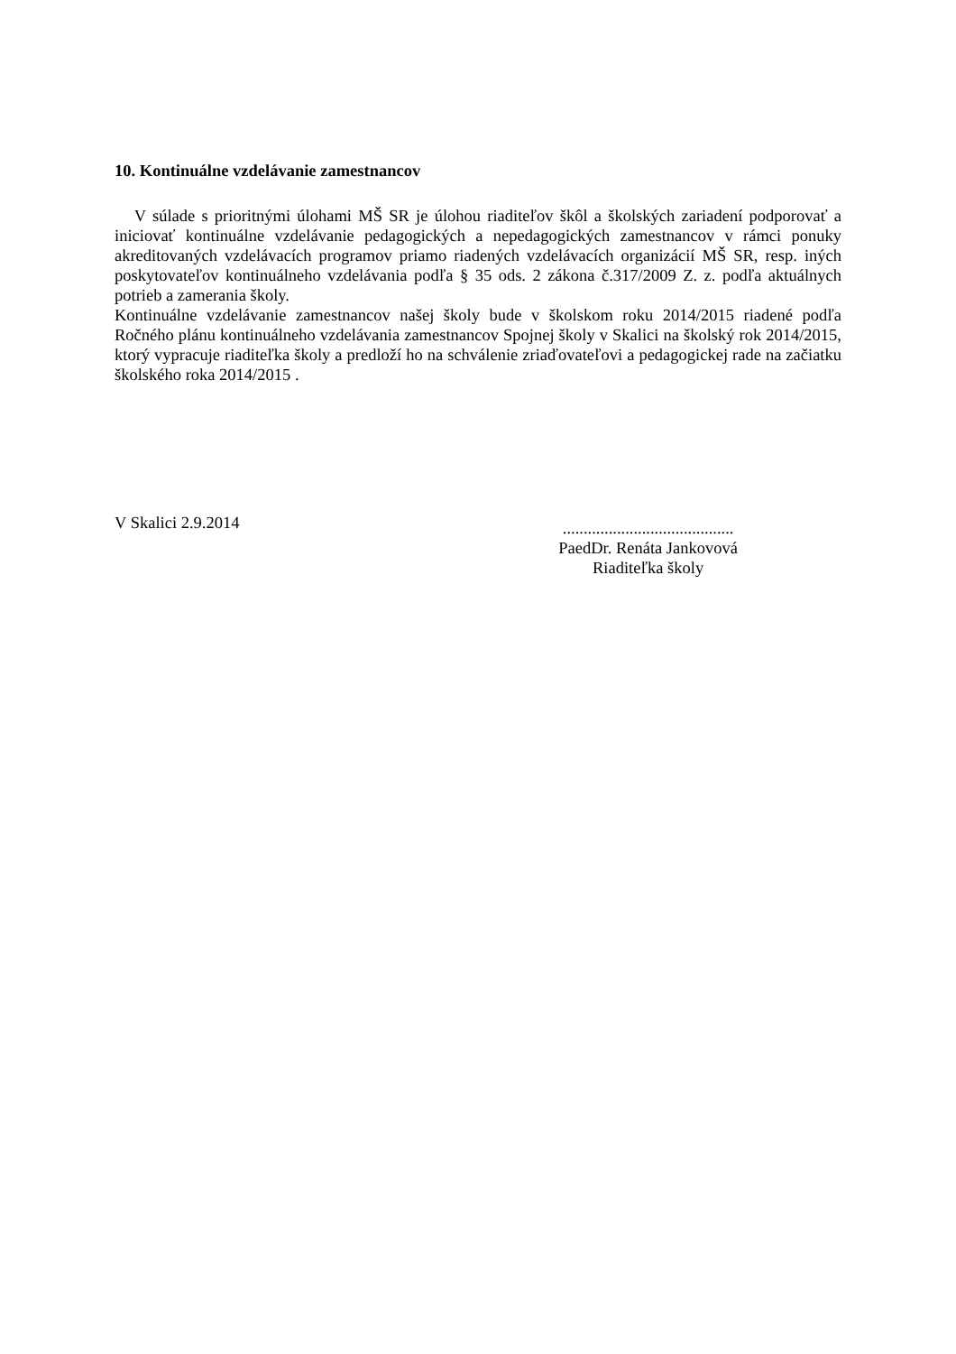10. Kontinuálne vzdelávanie zamestnancov
V súlade s prioritnými úlohami MŠ SR je úlohou riaditeľov škôl a školských zariadení podporovať a iniciovať kontinuálne vzdelávanie pedagogických a nepedagogických zamestnancov v rámci ponuky akreditovaných vzdelávacích programov priamo riadených vzdelávacích organizácií MŠ SR, resp. iných poskytovateľov kontinuálneho vzdelávania podľa § 35 ods. 2 zákona č.317/2009 Z. z. podľa aktuálnych potrieb a zamerania školy.
Kontinuálne vzdelávanie zamestnancov našej školy bude v školskom roku 2014/2015 riadené podľa Ročného plánu kontinuálneho vzdelávania zamestnancov Spojnej školy v Skalici na školský rok 2014/2015, ktorý vypracuje riaditeľka školy a predloží ho na schválenie zriaďovateľovi a pedagogickej rade na začiatku školského roka 2014/2015 .
V Skalici 2.9.2014
.........................................
PaedDr. Renáta Jankovová
Riaditeľka školy